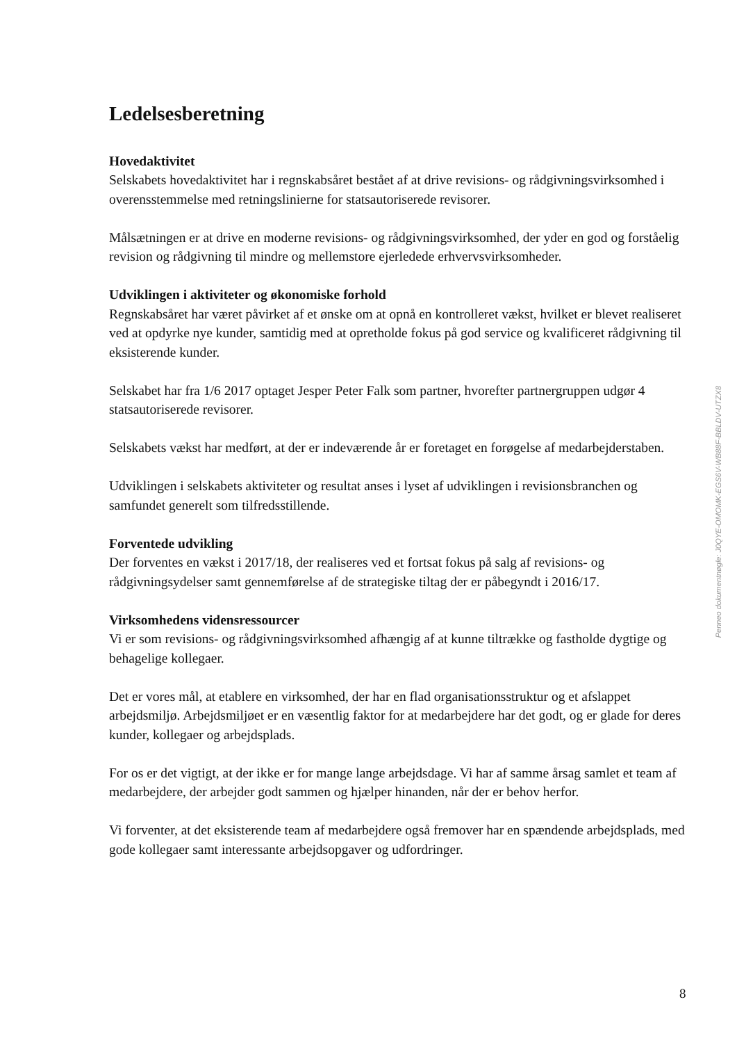Ledelsesberetning
Hovedaktivitet
Selskabets hovedaktivitet har i regnskabsåret bestået af at drive revisions- og rådgivningsvirksomhed i overensstemmelse med retningslinierne for statsautoriserede revisorer.
Målsætningen er at drive en moderne revisions- og rådgivningsvirksomhed, der yder en god og forståelig revision og rådgivning til mindre og mellemstore ejerledede erhvervsvirksomheder.
Udviklingen i aktiviteter og økonomiske forhold
Regnskabsåret har været påvirket af et ønske om at opnå en kontrolleret vækst, hvilket er blevet realiseret ved at opdyrke nye kunder, samtidig med at opretholde fokus på god service og kvalificeret rådgivning til eksisterende kunder.
Selskabet har fra 1/6 2017 optaget Jesper Peter Falk som partner, hvorefter partnergruppen udgør 4 statsautoriserede revisorer.
Selskabets vækst har medført, at der er indeværende år er foretaget en forøgelse af medarbejderstaben.
Udviklingen i selskabets aktiviteter og resultat anses i lyset af udviklingen i revisionsbranchen og samfundet generelt som tilfredsstillende.
Forventede udvikling
Der forventes en vækst i 2017/18, der realiseres ved et fortsat fokus på salg af revisions- og rådgivningsydelser samt gennemførelse af de strategiske tiltag der er påbegyndt i 2016/17.
Virksomhedens vidensressourcer
Vi er som revisions- og rådgivningsvirksomhed afhængig af at kunne tiltrække og fastholde dygtige og behagelige kollegaer.
Det er vores mål, at etablere en virksomhed, der har en flad organisationsstruktur og et afslappet arbejdsmiljø. Arbejdsmiljøet er en væsentlig faktor for at medarbejdere har det godt, og er glade for deres kunder, kollegaer og arbejdsplads.
For os er det vigtigt, at der ikke er for mange lange arbejdsdage. Vi har af samme årsag samlet et team af medarbejdere, der arbejder godt sammen og hjælper hinanden, når der er behov herfor.
Vi forventer, at det eksisterende team af medarbejdere også fremover har en spændende arbejdsplads, med gode kollegaer samt interessante arbejdsopgaver og udfordringer.
Penneo dokumentnøgle: J0QYE-OMOMK-EGS6V-WB88F-BBLDV-UTZX8
8